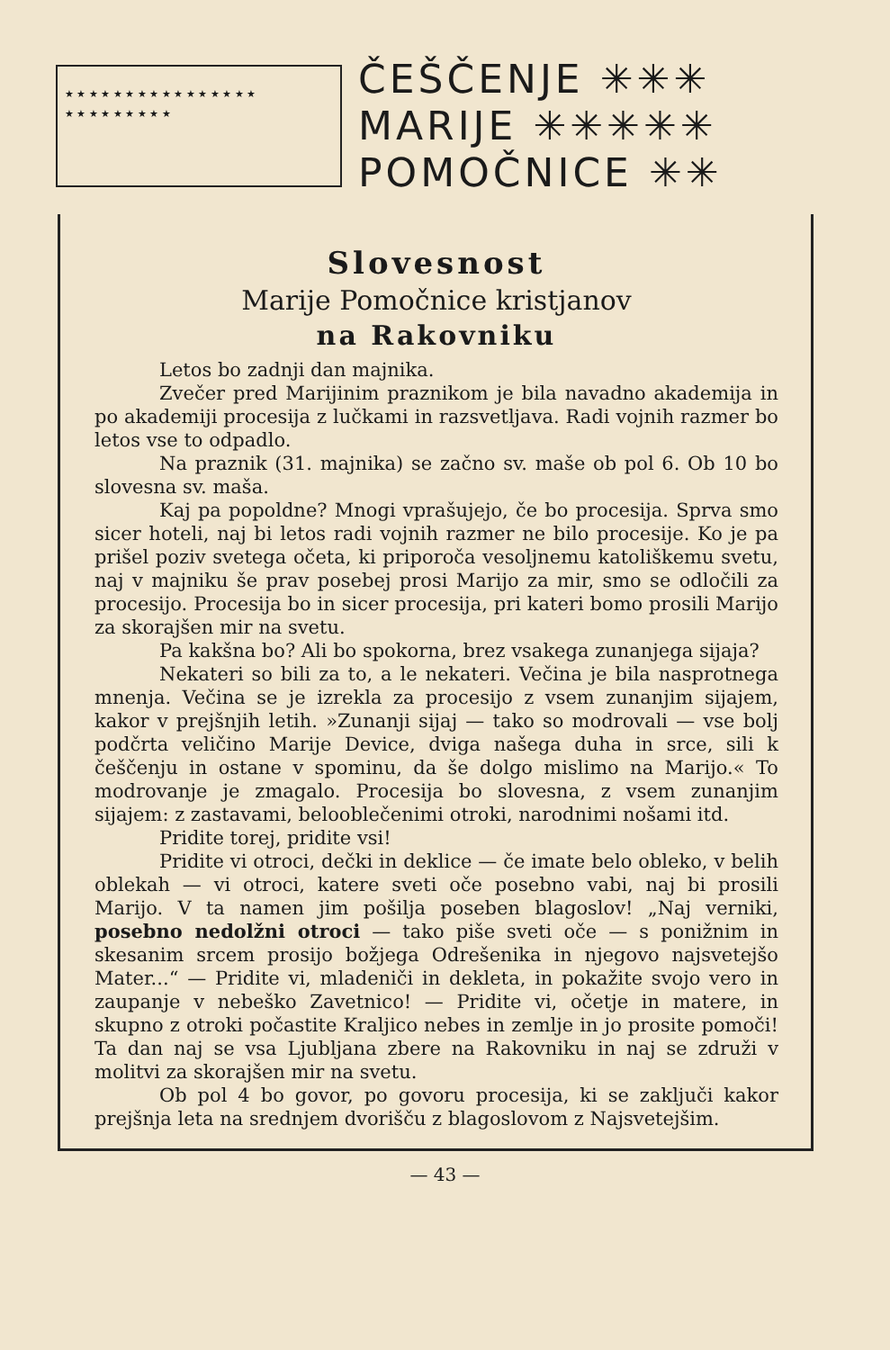★ ★ ★ ★ ★ ★ ★ ★ ★ ★ ★ ★ ★ ★ ★ ★
★ ★ ★ ★ ★ ★ ★ ★ ★
ČEŠČENJE ✳✳✳
MARIJE ✳✳✳✳✳
POMOČNICE ✳✳
Slovesnost
Marije Pomočnice kristjanov
na Rakovniku
Letos bo zadnji dan majnika.
Zvečer pred Marijinim praznikom je bila navadno akademija in po akademiji procesija z lučkami in razsvetljava. Radi vojnih razmer bo letos vse to odpadlo.
Na praznik (31. majnika) se začno sv. maše ob pol 6. Ob 10 bo slovesna sv. maša.
Kaj pa popoldne? Mnogi vprašujejo, če bo procesija. Sprva smo sicer hoteli, naj bi letos radi vojnih razmer ne bilo procesije. Ko je pa prišel poziv svetega očeta, ki priporoča vesoljnemu katoliškemu svetu, naj v majniku še prav posebej prosi Marijo za mir, smo se odločili za procesijo. Procesija bo in sicer procesija, pri kateri bomo prosili Marijo za skorajšen mir na svetu.
Pa kakšna bo? Ali bo spokorna, brez vsakega zunanjega sijaja?
Nekateri so bili za to, a le nekateri. Večina je bila nasprotnega mnenja. Večina se je izrekla za procesijo z vsem zunanjim sijajem, kakor v prejšnjih letih. »Zunanji sijaj — tako so modrovali — vse bolj podčrta veličino Marije Device, dviga našega duha in srce, sili k češčenju in ostane v spominu, da še dolgo mislimo na Marijo.« To modrovanje je zmagalo. Procesija bo slovesna, z vsem zunanjim sijajem: z zastavami, belooblečenimi otroki, narodnimi nošami itd.
Pridite torej, pridite vsi!
Pridite vi otroci, dečki in deklice — če imate belo obleko, v belih oblekah — vi otroci, katere sveti oče posebno vabi, naj bi prosili Marijo. V ta namen jim pošilja poseben blagoslov! „Naj verniki, posebno nedolžni otroci — tako piše sveti oče — s ponižnim in skesanim srcem prosijo božjega Odrešenika in njegovo najsvetejšo Mater...“ — Pridite vi, mladeniči in dekleta, in pokažite svojo vero in zaupanje v nebeško Zavetnico! — Pridite vi, očetje in matere, in skupno z otroki počastite Kraljico nebes in zemlje in jo prosite pomoči! Ta dan naj se vsa Ljubljana zbere na Rakovniku in naj se združi v molitvi za skorajšen mir na svetu.
Ob pol 4 bo govor, po govoru procesija, ki se zaključi kakor prejšnja leta na srednjem dvorišču z blagoslovom z Najsvetejšim.
— 43 —